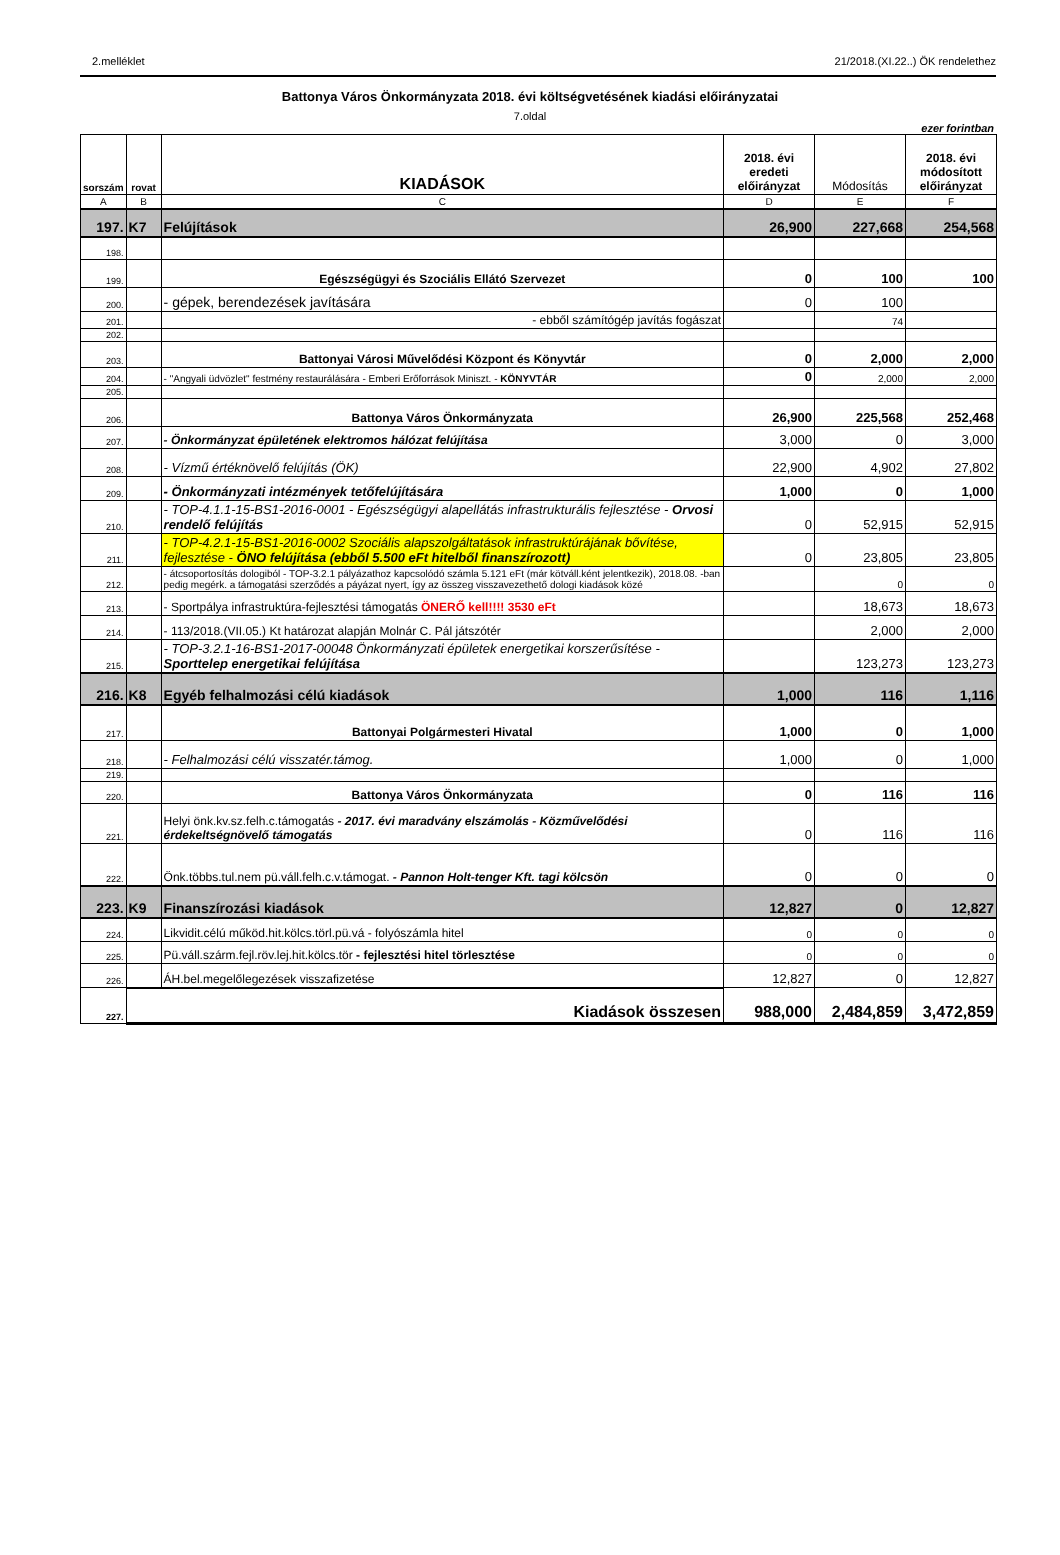2.melléklet 21/2018.(XI.22..) ÖK rendelethez
Battonya Város Önkormányzata 2018. évi költségvetésének kiadási előirányzatai
7.oldal
ezer forintban
| sorszám | rovat | KIADÁSOK | 2018. évi eredeti előirányzat | Módosítás | 2018. évi módosított előirányzat |
| --- | --- | --- | --- | --- | --- |
| A | B | C | D | E | F |
| 197. | K7 | Felújítások | 26,900 | 227,668 | 254,568 |
| 198. | | | | | |
| 199. | | Egészségügyi és Szociális Ellátó Szervezet | 0 | 100 | 100 |
| 200. | | - gépek, berendezések javítására | 0 | 100 | |
| 201. | | - ebből számítógép javítás fogászat | | 74 | |
| 202. | | | | | |
| 203. | | Battonyai Városi Művelődési Központ és Könyvtár | 0 | 2,000 | 2,000 |
| 204. | | - "Angyali üdvözlet" festmény restaurálására - Emberi Erőforrások Miniszt. - KÖNYVTÁR | 0 | 2,000 | 2,000 |
| 205. | | | | | |
| 206. | | Battonya Város Önkormányzata | 26,900 | 225,568 | 252,468 |
| 207. | | - Önkormányzat épületének elektromos hálózat felújítása | 3,000 | 0 | 3,000 |
| 208. | | - Vízmű értéknövelő felújítás (ÖK) | 22,900 | 4,902 | 27,802 |
| 209. | | - Önkormányzati intézmények tetőfelújítására | 1,000 | 0 | 1,000 |
| 210. | | - TOP-4.1.1-15-BS1-2016-0001 - Egészségügyi alapellátás infrastrukturális fejlesztése - Orvosi rendelő felújítás | 0 | 52,915 | 52,915 |
| 211. | | - TOP-4.2.1-15-BS1-2016-0002 Szociális alapszolgáltatások infrastruktúrájának bővítése, fejlesztése - ÖNO felújítása (ebből 5.500 eFt hitelből finanszírozott) | 0 | 23,805 | 23,805 |
| 212. | | - átcsoportosítás dologiból - TOP-3.2.1 pályázathoz kapcsolódó számla 5.121 eFt (már kötváll.ként jelentkezik), 2018.08. -ban pedig megérk. a támogatási szerződés a páyázat nyert, így az összeg visszavezethető dologi kiadások közé | | 0 | 0 |
| 213. | | - Sportpálya infrastruktúra-fejlesztési támogatás ÖNERŐ kell!!!! 3530 eFt | | 18,673 | 18,673 |
| 214. | | - 113/2018.(VII.05.) Kt határozat alapján Molnár C. Pál játszótér | | 2,000 | 2,000 |
| 215. | | - TOP-3.2.1-16-BS1-2017-00048 Önkormányzati épületek energetikai korszerűsítése - Sporttelep energetikai felújítása | | 123,273 | 123,273 |
| 216. | K8 | Egyéb felhalmozási célú kiadások | 1,000 | 116 | 1,116 |
| 217. | | Battonyai Polgármesteri Hivatal | 1,000 | 0 | 1,000 |
| 218. | | - Felhalmozási célú visszatér.támog. | 1,000 | 0 | 1,000 |
| 219. | | | | | |
| 220. | | Battonya Város Önkormányzata | 0 | 116 | 116 |
| 221. | | Helyi önk.kv.sz.felh.c.támogatás - 2017. évi maradvány elszámolás - Közművelődési érdekeltségnövelő támogatás | 0 | 116 | 116 |
| 222. | | Önk.többs.tul.nem pü.váll.felh.c.v.támogat. - Pannon Holt-tenger Kft. tagi kölcsön | 0 | 0 | 0 |
| 223. | K9 | Finanszírozási kiadások | 12,827 | 0 | 12,827 |
| 224. | | Likvidit.célú működ.hit.kölcs.törl.pü.vá - folyószámla hitel | 0 | 0 | 0 |
| 225. | | Pü.váll.szárm.fejl.röv.lej.hit.kölcs.tör - fejlesztési hitel törlesztése | 0 | 0 | 0 |
| 226. | | ÁH.bel.megelőlegezések visszafizetése | 12,827 | 0 | 12,827 |
| 227. | Kiadások összesen | | 988,000 | 2,484,859 | 3,472,859 |